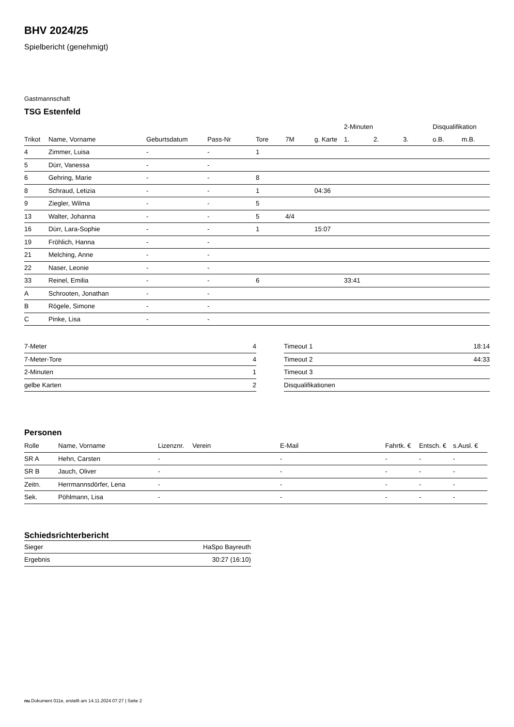BHV 2024/25
Spielbericht (genehmigt)
Gastmannschaft
TSG Estenfeld
| | | | | | | | 2-Minuten | | | Disqualifikation | |
| --- | --- | --- | --- | --- | --- | --- | --- | --- | --- | --- | --- |
| Trikot | Name, Vorname | Geburtsdatum | Pass-Nr | Tore | 7M | g. Karte | 1. | 2. | 3. | o.B. | m.B. |
| 4 | Zimmer, Luisa | - | - | 1 | | | | | | | |
| 5 | Dürr, Vanessa | - | - | | | | | | | | |
| 6 | Gehring, Marie | - | - | 8 | | | | | | | |
| 8 | Schraud, Letizia | - | - | 1 | | 04:36 | | | | | |
| 9 | Ziegler, Wilma | - | - | 5 | | | | | | | |
| 13 | Walter, Johanna | - | - | 5 | 4/4 | | | | | | |
| 16 | Dürr, Lara-Sophie | - | - | 1 | | 15:07 | | | | | |
| 19 | Fröhlich, Hanna | - | - | | | | | | | | |
| 21 | Melching, Anne | - | - | | | | | | | | |
| 22 | Naser, Leonie | - | - | | | | | | | | |
| 33 | Reinel, Emilia | - | - | 6 | | | 33:41 | | | | |
| A | Schrooten, Jonathan | - | - | | | | | | | | |
| B | Rögele, Simone | - | - | | | | | | | | |
| C | Pinke, Lisa | - | - | | | | | | | | |
| 7-Meter | 4 |
| 7-Meter-Tore | 4 |
| 2-Minuten | 1 |
| gelbe Karten | 2 |
| Timeout 1 | 18:14 |
| Timeout 2 | 44:33 |
| Timeout 3 | |
| Disqualifikationen | |
Personen
| Rolle | Name, Vorname | Lizenznr. | Verein | E-Mail | Fahrtk. € | Entsch. € | s.Ausl. € |
| --- | --- | --- | --- | --- | --- | --- | --- |
| SR A | Hehn, Carsten | - | | - | - | - | - |
| SR B | Jauch, Oliver | - | | - | - | - | - |
| Zeitn. | Herrmannsdörfer, Lena | - | | - | - | - | - |
| Sek. | Pöhlmann, Lisa | - | | - | - | - | - |
Schiedsrichterbericht
| Sieger | HaSpo Bayreuth |
| Ergebnis | 30:27 (16:10) |
nu.Dokument 011e, erstellt am 14.11.2024 07:27 | Seite 2